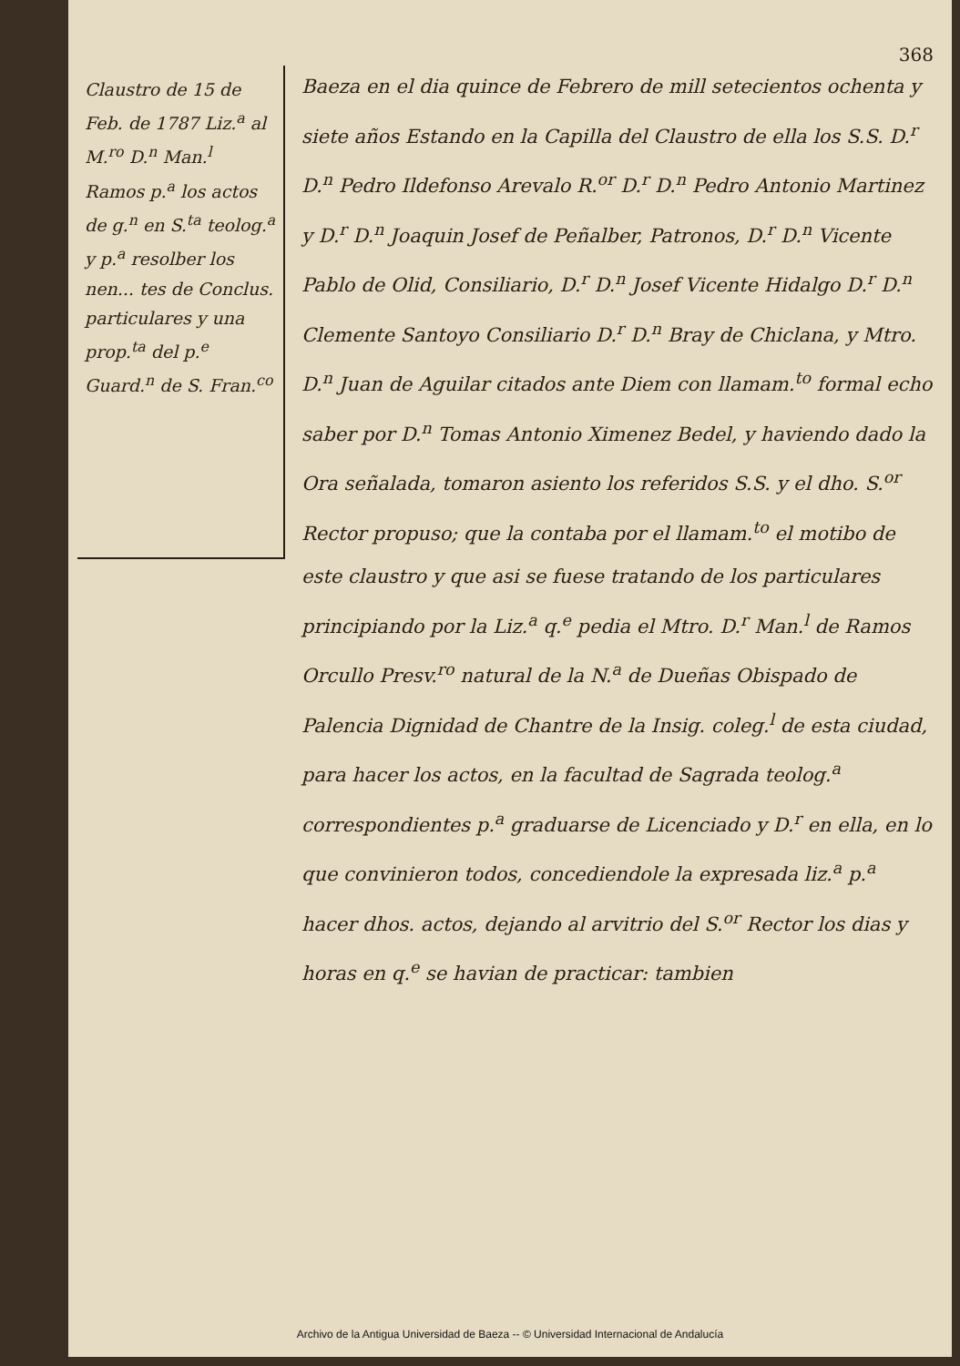368
Claustro de 15 de Feb. de 1787 Liz.<sup>a</sup> al M.<sup>ro</sup> D.<sup>n</sup> Man.<sup>l</sup> Ramos p.<sup>a</sup> los actos de g.<sup>n</sup> en S.<sup>ta</sup> teolog.<sup>a</sup> y p.<sup>a</sup> resolber los nen... tes de Conclus. particulares y una prop.<sup>ta</sup> del p.<sup>e</sup> Guard.<sup>n</sup> de S. Fran.<sup>co</sup>
Baeza en el dia quince de Febrero de mill setecientos ochenta y siete años Estando en la Capilla del Claustro de ella los S.S. D.<sup>r</sup> D.<sup>n</sup> Pedro Ildefonso Arevalo R.<sup>or</sup> D.<sup>r</sup> D.<sup>n</sup> Pedro Antonio Martinez y D.<sup>r</sup> D.<sup>n</sup> Joaquin Josef de Peñalber, Patronos, D.<sup>r</sup> D.<sup>n</sup> Vicente Pablo de Olid, Consiliario, D.<sup>r</sup> D.<sup>n</sup> Josef Vicente Hidalgo D.<sup>r</sup> D.<sup>n</sup> Clemente Santoyo Consiliario D.<sup>r</sup> D.<sup>n</sup> Bray de Chiclana, y Mtro. D.<sup>n</sup> Juan de Aguilar citados ante Diem con llamam.<sup>to</sup> formal echo saber por D.<sup>n</sup> Tomas Antonio Ximenez Bedel, y haviendo dado la Ora señalada, tomaron asiento los referidos S.S. y el dho. S.<sup>or</sup> Rector propuso; que la contaba por el llamam.<sup>to</sup> el motibo de este claustro y que asi se fuese tratando de los particulares principiando por la Liz.<sup>a</sup> q.<sup>e</sup> pedia el Mtro. D.<sup>r</sup> Man.<sup>l</sup> de Ramos Orcullo Presv.<sup>ro</sup> natural de la N.<sup>a</sup> de Dueñas Obispado de Palencia Dignidad de Chantre de la Insig. coleg.<sup>l</sup> de esta ciudad, para hacer los actos, en la facultad de Sagrada teolog.<sup>a</sup> correspondientes p.<sup>a</sup> graduarse de Licenciado y D.<sup>r</sup> en ella, en lo que convinieron todos, concediendole la expresada liz.<sup>a</sup> p.<sup>a</sup> hacer dhos. actos, dejando al arvitrio del S.<sup>or</sup> Rector los dias y horas en q.<sup>e</sup> se havian de practicar: tambien
Archivo de la Antigua Universidad de Baeza -- © Universidad Internacional de Andalucía